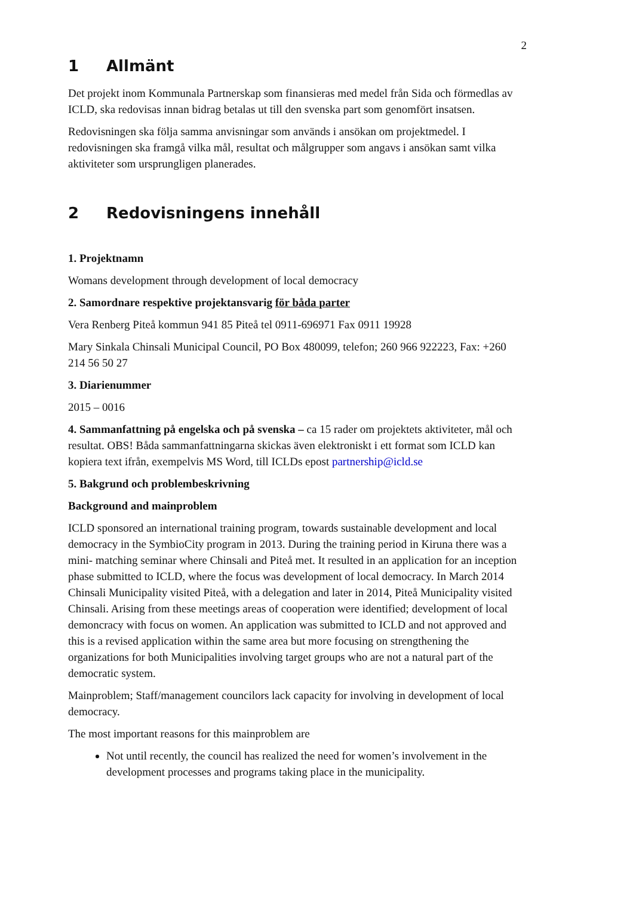2
1 Allmänt
Det projekt inom Kommunala Partnerskap som finansieras med medel från Sida och förmedlas av ICLD, ska redovisas innan bidrag betalas ut till den svenska part som genomfört insatsen.
Redovisningen ska följa samma anvisningar som används i ansökan om projektmedel. I redovisningen ska framgå vilka mål, resultat och målgrupper som angavs i ansökan samt vilka aktiviteter som ursprungligen planerades.
2 Redovisningens innehåll
1. Projektnamn
Womans development through development of local democracy
2. Samordnare respektive projektansvarig för båda parter
Vera Renberg Piteå kommun 941 85 Piteå tel 0911-696971 Fax 0911 19928
Mary Sinkala Chinsali Municipal Council, PO Box 480099, telefon; 260 966 922223, Fax: +260 214 56 50 27
3. Diarienummer
2015 – 0016
4. Sammanfattning på engelska och på svenska – ca 15 rader om projektets aktiviteter, mål och resultat. OBS! Båda sammanfattningarna skickas även elektroniskt i ett format som ICLD kan kopiera text ifrån, exempelvis MS Word, till ICLDs epost partnership@icld.se
5. Bakgrund och problembeskrivning
Background and mainproblem
ICLD sponsored an international training program, towards sustainable development and local democracy in the SymbioCity program in 2013. During the training period in Kiruna there was a mini- matching seminar where Chinsali and Piteå met. It resulted in an application for an inception phase submitted to ICLD, where the focus was development of local democracy. In March 2014 Chinsali Municipality visited Piteå, with a delegation and later in 2014, Piteå Municipality visited Chinsali. Arising from these meetings areas of cooperation were identified; development of local demoncracy with focus on women. An application was submitted to ICLD and not approved and this is a revised application within the same area but more focusing on strengthening the organizations for both Municipalities involving target groups who are not a natural part of the democratic system.
Mainproblem; Staff/management councilors lack capacity for involving in development of local democracy.
The most important reasons for this mainproblem are
Not until recently, the council has realized the need for women’s involvement in the development processes and programs taking place in the municipality.